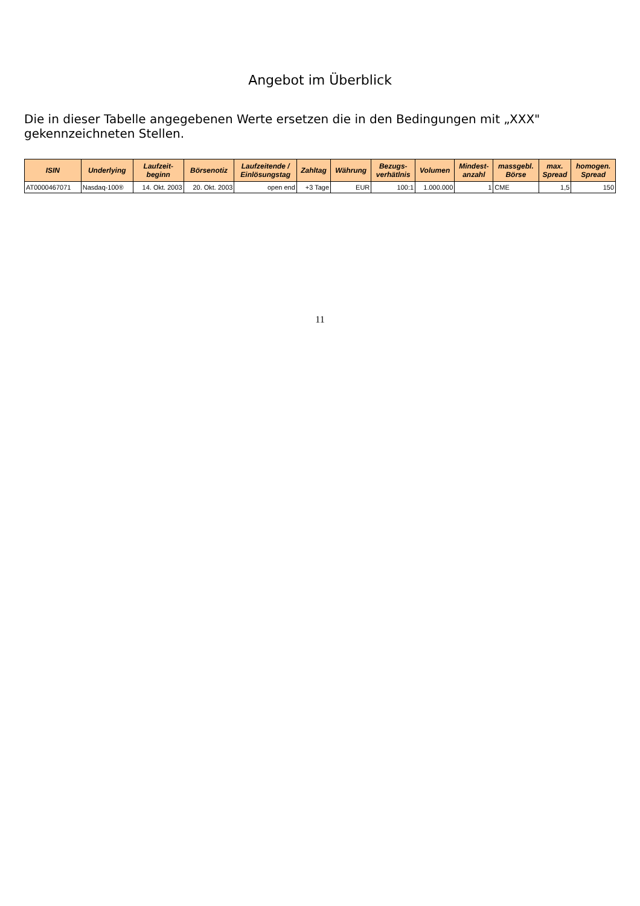Angebot im Überblick
Die in dieser Tabelle angegebenen Werte ersetzen die in den Bedingungen mit „XXX" gekennzeichneten Stellen.
| ISIN | Underlying | Laufzeit- beginn | Börsenotiz | Laufzeitende / Einlösungstag | Zahltag | Währung | Bezugs- verhätlnis | Volumen | Mindest- anzahl | massgebl. Börse | max. Spread | homogen. Spread |
| --- | --- | --- | --- | --- | --- | --- | --- | --- | --- | --- | --- | --- |
| AT0000467071 | Nasdaq-100® | 14. Okt. 2003 | 20. Okt. 2003 | open end | +3 Tage | EUR | 100:1 | 1.000.000 | 1 | CME | 1,5 | 150 |
11